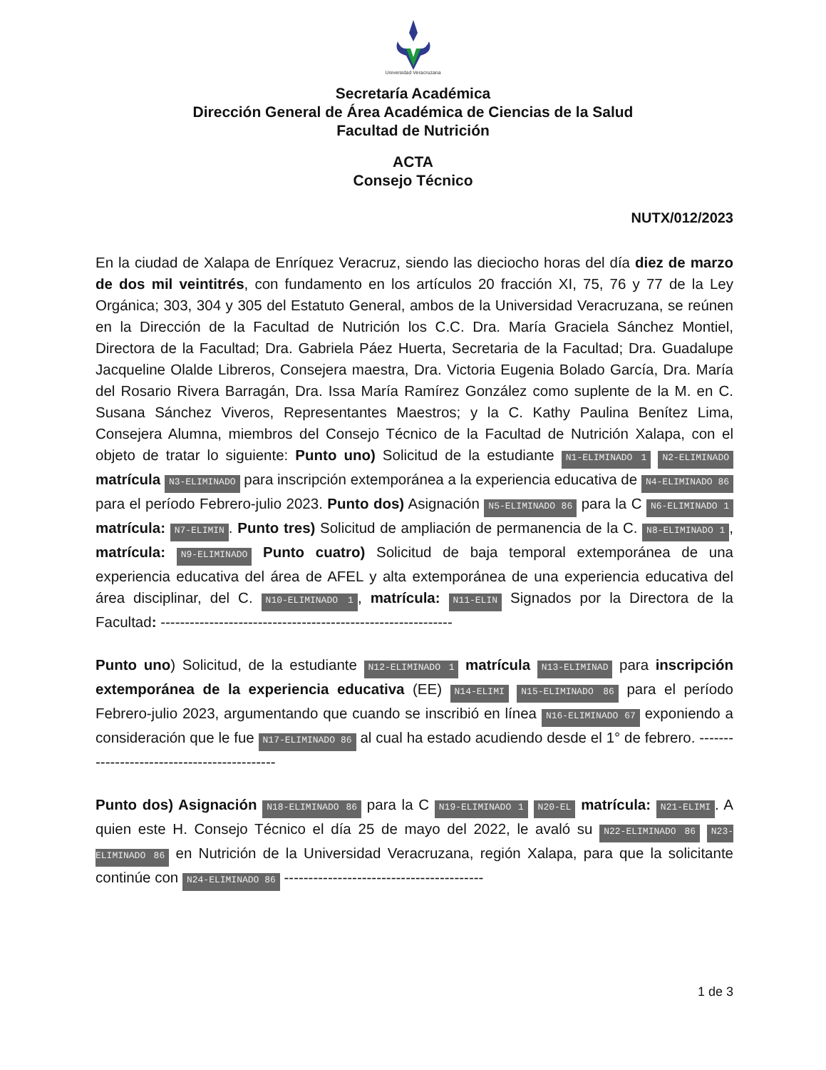Universidad Veracruzana
Secretaría Académica
Dirección General de Área Académica de Ciencias de la Salud
Facultad de Nutrición
ACTA
Consejo Técnico
NUTX/012/2023
En la ciudad de Xalapa de Enríquez Veracruz, siendo las dieciocho horas del día diez de marzo de dos mil veintitrés, con fundamento en los artículos 20 fracción XI, 75, 76 y 77 de la Ley Orgánica; 303, 304 y 305 del Estatuto General, ambos de la Universidad Veracruzana, se reúnen en la Dirección de la Facultad de Nutrición los C.C. Dra. María Graciela Sánchez Montiel, Directora de la Facultad; Dra. Gabriela Páez Huerta, Secretaria de la Facultad; Dra. Guadalupe Jacqueline Olalde Libreros, Consejera maestra, Dra. Victoria Eugenia Bolado García, Dra. María del Rosario Rivera Barragán, Dra. Issa María Ramírez González como suplente de la M. en C. Susana Sánchez Viveros, Representantes Maestros; y la C. Kathy Paulina Benítez Lima, Consejera Alumna, miembros del Consejo Técnico de la Facultad de Nutrición Xalapa, con el objeto de tratar lo siguiente: Punto uno) Solicitud de la estudiante N1-ELIMINADO 1 N2-ELIMINADO matrícula N3-ELIMINADO para inscripción extemporánea a la experiencia educativa de N4-ELIMINADO 86 para el período Febrero-julio 2023. Punto dos) Asignación N5-ELIMINADO 86 para la C N6-ELIMINADO 1 matrícula: N7-ELIMIN. Punto tres) Solicitud de ampliación de permanencia de la C. N8-ELIMINADO 1, matrícula: N9-ELIMINADO Punto cuatro) Solicitud de baja temporal extemporánea de una experiencia educativa del área de AFEL y alta extemporánea de una experiencia educativa del área disciplinar, del C. N10-ELIMINADO 1, matrícula: N11-ELIN Signados por la Directora de la Facultad: ------------------------------------------------------------
Punto uno) Solicitud, de la estudiante N12-ELIMINADO 1 matrícula N13-ELIMINAD para inscripción extemporánea de la experiencia educativa (EE) N14-ELIMI N15-ELIMINADO 86 para el período Febrero-julio 2023, argumentando que cuando se inscribió en línea N16-ELIMINADO 67 exponiendo a consideración que le fue N17-ELIMINADO 86 al cual ha estado acudiendo desde el 1° de febrero. --------------------------------------------
Punto dos) Asignación N18-ELIMINADO 86 para la C N19-ELIMINADO 1 N20-EL matrícula: N21-ELIMI. A quien este H. Consejo Técnico el día 25 de mayo del 2022, le avaló su N22-ELIMINADO 86 N23-ELIMINADO 86 en Nutrición de la Universidad Veracruzana, región Xalapa, para que la solicitante continúe con N24-ELIMINADO 86 -----------------------------------------
1 de 3